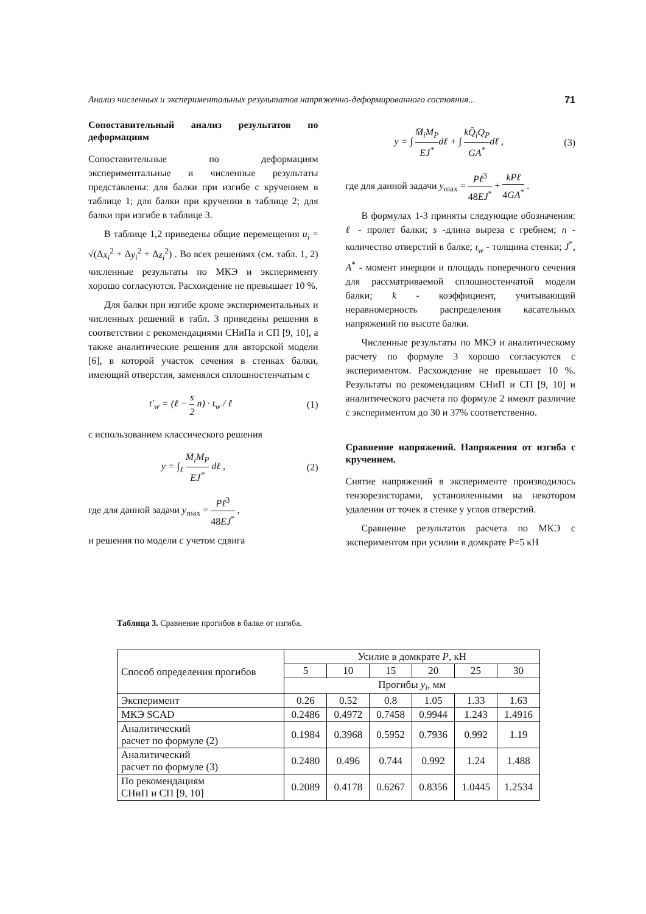Анализ численных и экспериментальных результатов напряженно-деформированного состояния... 71
Сопоставительный анализ результатов по деформациям
Сопоставительные по деформациям экспериментальные и численные результаты представлены: для балки при изгибе с кручением в таблице 1; для балки при кручении в таблице 2; для балки при изгибе в таблице 3.
В таблице 1,2 приведены общие перемещения u<sub>i</sub> = √(Δx<sub>i</sub><sup>2</sup> + Δy<sub>i</sub><sup>2</sup> + Δz<sub>i</sub><sup>2</sup>) . Во всех решениях (см. табл. 1, 2) численные результаты по МКЭ и эксперименту хорошо согласуются. Расхождение не превышает 10 %.
Для балки при изгибе кроме экспериментальных и численных решений в табл. 3 приведены решения в соответствии с рекомендациями СНиПа и СП [9, 10], а также аналитические решения для авторской модели [6], в которой участок сечения в стенках балки, имеющий отверстия, заменялся сплошностенчатым с
t′<sub>w</sub> = (ℓ − s 2 n) · t<sub>w</sub> / ℓ (1)
с использованием классического решения
y = ∫<sub>ℓ</sub> M̄<sub>i</sub>M<sub>P</sub> EJ<sup>*</sup> dℓ , (2)
где для данной задачи y<sub>max</sub> = Pℓ<sup>3</sup> 48EJ<sup>*</sup> ,
и решения по модели с учетом сдвига
y = ∫ M̄<sub>i</sub>M<sub>P</sub> EJ<sup>*</sup>dℓ + ∫ kQ̄<sub>i</sub>Q<sub>P</sub> GA<sup>*</sup>dℓ , (3)
где для данной задачи y<sub>max</sub> = Pℓ<sup>3</sup> 48EJ<sup>*</sup> + kPℓ 4GA<sup>*</sup> .
В формулах 1-3 приняты следующие обозначения: ℓ - пролет балки; s -длина выреза с гребнем; n - количество отверстий в балке; t<sub>w</sub> - толщина стенки; J<sup>*</sup>, A<sup>*</sup> - момент инерции и площадь поперечного сечения для рассматриваемой сплошностенчатой модели балки; k - коэффициент, учитывающий неравномерность распределения касательных напряжений по высоте балки.
Численные результаты по МКЭ и аналитическому расчету по формуле 3 хорошо согласуются с экспериментом. Расхождение не превышает 10 %. Результаты по рекомендациям СНиП и СП [9, 10] и аналитического расчета по формуле 2 имеют различие с экспериментом до 30 и 37% соответственно.
Сравнение напряжений. Напряжения от изгиба с кручением.
Снятие напряжений в эксперименте производилось тензорезисторами, установленными на некотором удалении от точек в стенке у углов отверстий.
Сравнение результатов расчета по МКЭ с экспериментом при усилии в домкрате P=5 кН
Таблица 3. Сравнение прогибов в балке от изгиба.
| Способ определения прогибов | Усилие в домкрате P , кН | | | | | |
| --- | --- | --- | --- | --- | --- | --- |
| | 5 | 10 | 15 | 20 | 25 | 30 |
| | Прогибы y<sub>i</sub> , мм | | | | | |
| Эксперимент | 0.26 | 0.52 | 0.8 | 1.05 | 1.33 | 1.63 |
| МКЭ SCAD | 0.2486 | 0.4972 | 0.7458 | 0.9944 | 1.243 | 1.4916 |
| Аналитический расчет по формуле (2) | 0.1984 | 0.3968 | 0.5952 | 0.7936 | 0.992 | 1.19 |
| Аналитический расчет по формуле (3) | 0.2480 | 0.496 | 0.744 | 0.992 | 1.24 | 1.488 |
| По рекомендациям СНиП и СП [9, 10] | 0.2089 | 0.4178 | 0.6267 | 0.8356 | 1.0445 | 1.2534 |